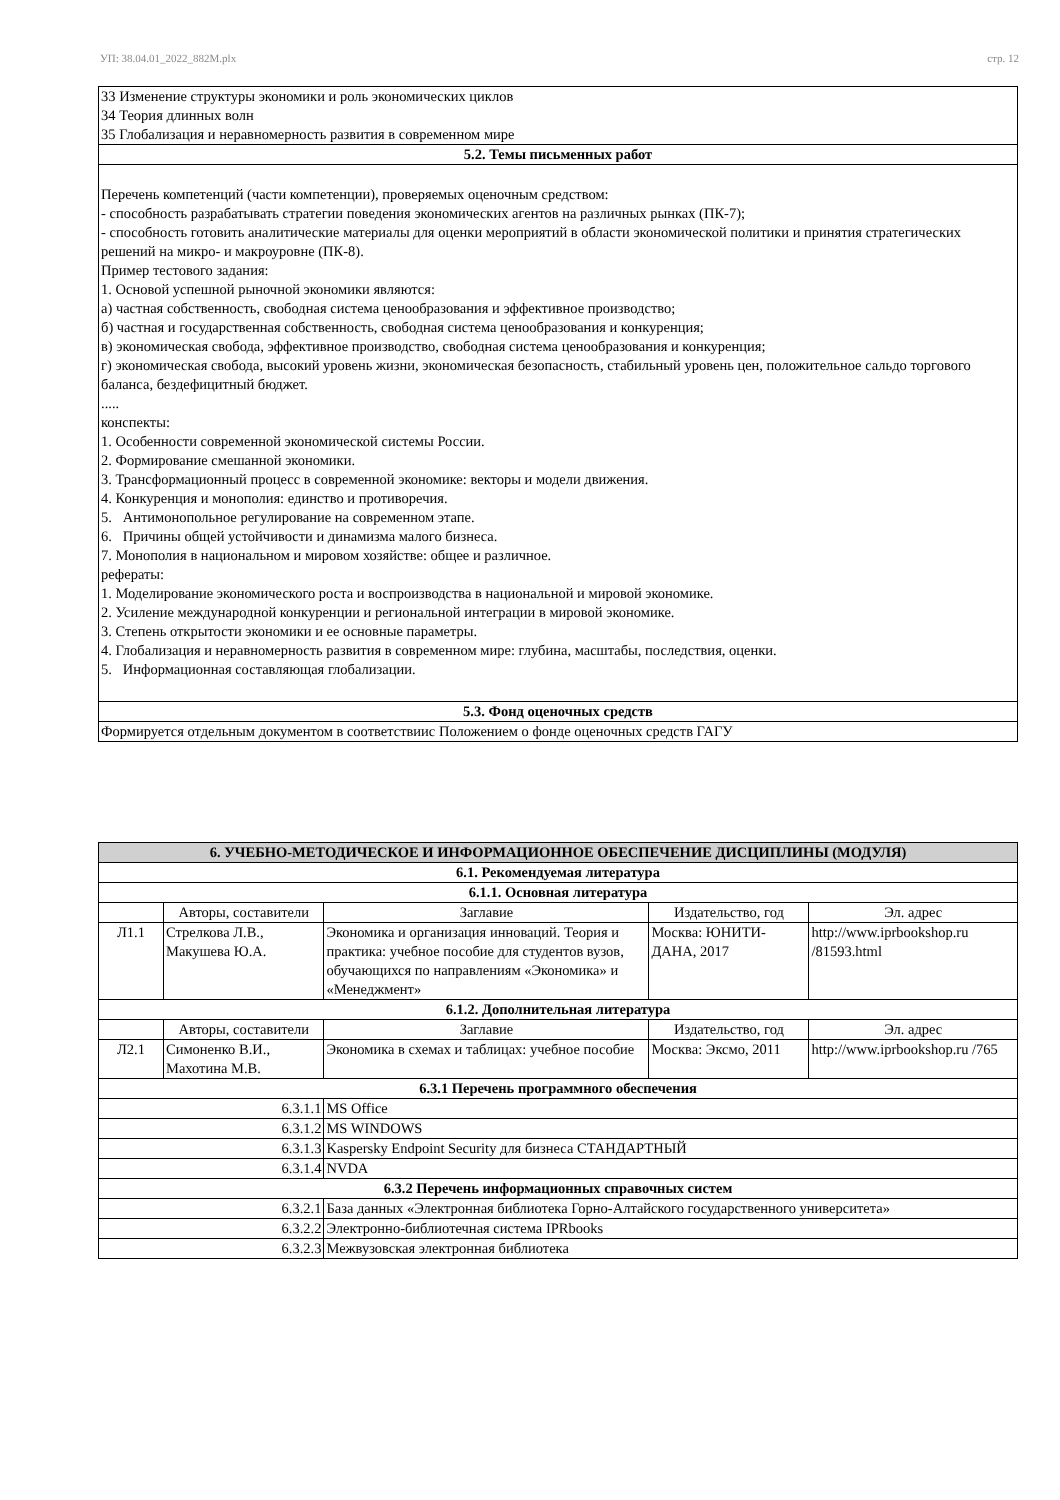УП: 38.04.01_2022_882М.plx стр. 12
| 33 Изменение структуры экономики и роль экономических циклов 34 Теория длинных волн 35 Глобализация и неравномерность развития в современном мире |
| 5.2. Темы письменных работ |
| Перечень компетенций (части компетенции), проверяемых оценочным средством: - способность разрабатывать стратегии поведения экономических агентов на различных рынках (ПК-7); - способность готовить аналитические материалы для оценки мероприятий в области экономической политики и принятия стратегических решений на микро- и макроуровне (ПК-8). Пример тестового задания: 1. Основой успешной рыночной экономики являются: а) частная собственность, свободная система ценообразования и эффективное производство; б) частная и государственная собственность, свободная система ценообразования и конкуренция; в) экономическая свобода, эффективное производство, свободная система ценообразования и конкуренция; г) экономическая свобода, высокий уровень жизни, экономическая безопасность, стабильный уровень цен, положительное сальдо торгового баланса, бездефицитный бюджет. ..... конспекты: 1. Особенности современной экономической системы России. 2. Формирование смешанной экономики. 3. Трансформационный процесс в современной экономике: векторы и модели движения. 4. Конкуренция и монополия: единство и противоречия. 5. Антимонопольное регулирование на современном этапе. 6. Причины общей устойчивости и динамизма малого бизнеса. 7. Монополия в национальном и мировом хозяйстве: общее и различное. рефераты: 1. Моделирование экономического роста и воспроизводства в национальной и мировой экономике. 2. Усиление международной конкуренции и региональной интеграции в мировой экономике. 3. Степень открытости экономики и ее основные параметры. 4. Глобализация и неравномерность развития в современном мире: глубина, масштабы, последствия, оценки. 5. Информационная составляющая глобализации. |
| 5.3. Фонд оценочных средств |
| Формируется отдельным документом в соответствиис Положением о фонде оценочных средств ГАГУ |
| 6. УЧЕБНО-МЕТОДИЧЕСКОЕ И ИНФОРМАЦИОННОЕ ОБЕСПЕЧЕНИЕ ДИСЦИПЛИНЫ (МОДУЛЯ) | | | | | |
| --- | --- | --- | --- | --- | --- |
| 6.1. Рекомендуемая литература | | | | | |
| 6.1.1. Основная литература | | | | | |
| | Авторы, составители | | Заглавие | Издательство, год | Эл. адрес |
| Л1.1 | Стрелкова Л.В., Макушева Ю.А. | | Экономика и организация инноваций. Теория и практика: учебное пособие для студентов вузов, обучающихся по направлениям «Экономика» и «Менеджмент» | Москва: ЮНИТИ-ДАНА, 2017 | http://www.iprbookshop.ru /81593.html |
| 6.1.2. Дополнительная литература | | | | | |
| | Авторы, составители | | Заглавие | Издательство, год | Эл. адрес |
| Л2.1 | Симоненко В.И., Махотина М.В. | | Экономика в схемах и таблицах: учебное пособие | Москва: Эксмо, 2011 | http://www.iprbookshop.ru /765 |
| 6.3.1 Перечень программного обеспечения | | | | | |
| 6.3.1.1 | | MS Office | | | |
| 6.3.1.2 | | MS WINDOWS | | | |
| 6.3.1.3 | | Kaspersky Endpoint Security для бизнеса СТАНДАРТНЫЙ | | | |
| 6.3.1.4 | | NVDA | | | |
| 6.3.2 Перечень информационных справочных систем | | | | | |
| 6.3.2.1 | | База данных «Электронная библиотека Горно-Алтайского государственного университета» | | | |
| 6.3.2.2 | | Электронно-библиотечная система IPRbooks | | | |
| 6.3.2.3 | | Межвузовская электронная библиотека | | | |